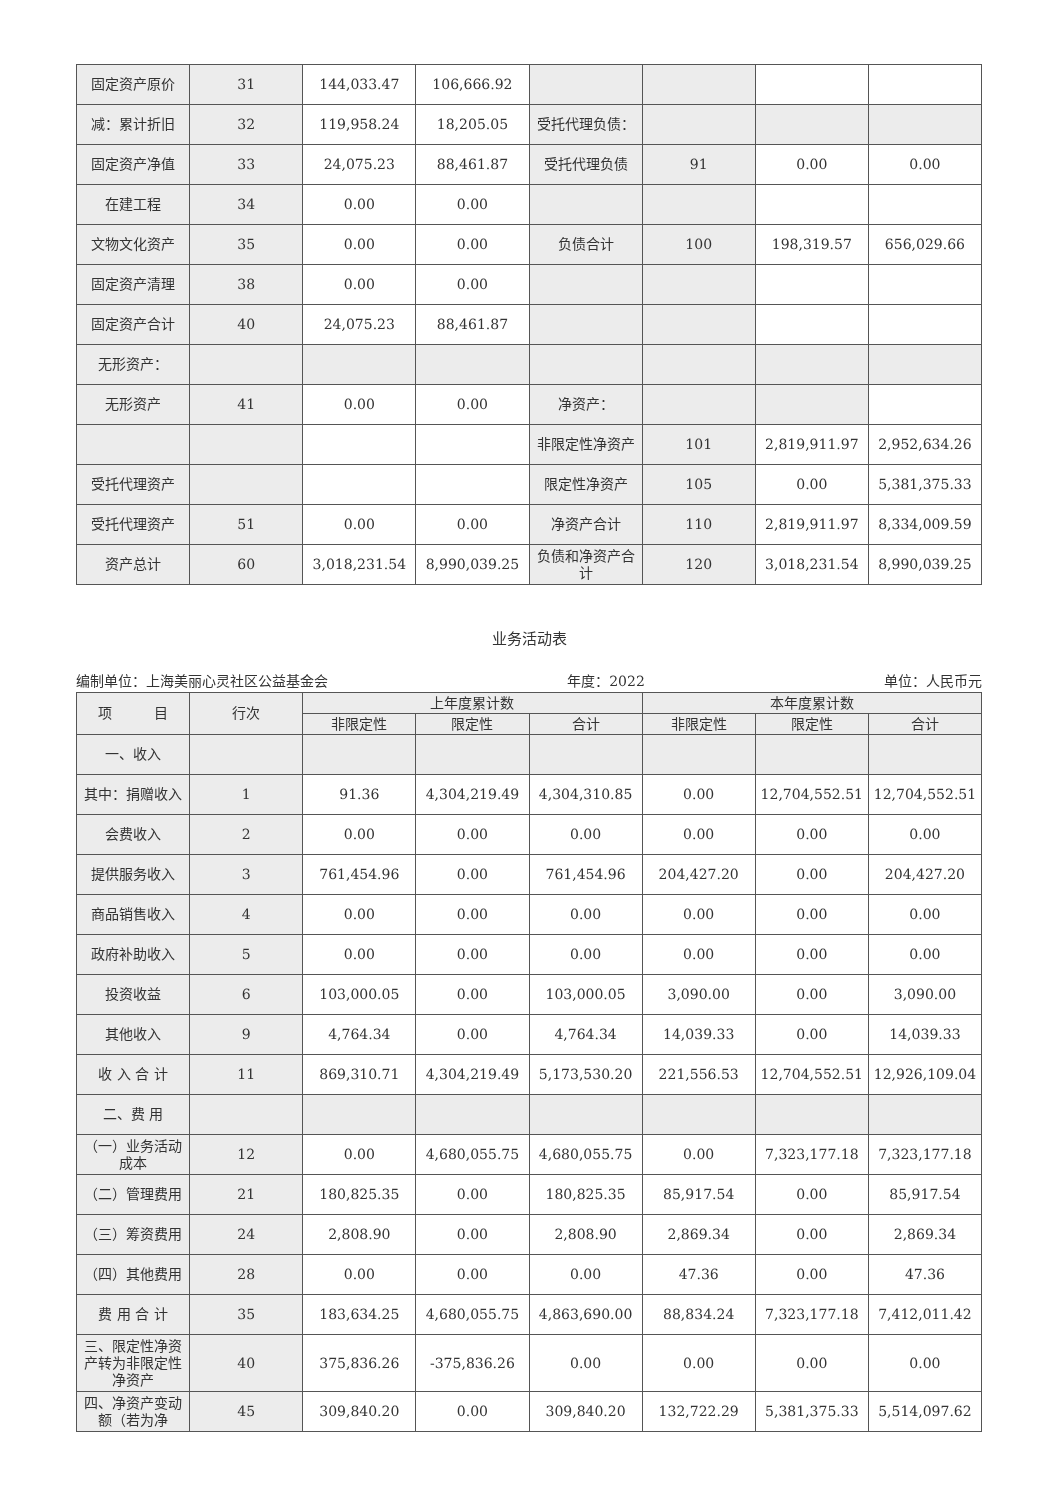| 固定资产原价 | 31 | 144,033.47 | 106,666.92 | | | | |
| 减：累计折旧 | 32 | 119,958.24 | 18,205.05 | 受托代理负债： | | | |
| 固定资产净值 | 33 | 24,075.23 | 88,461.87 | 受托代理负债 | 91 | 0.00 | 0.00 |
| 在建工程 | 34 | 0.00 | 0.00 | | | | |
| 文物文化资产 | 35 | 0.00 | 0.00 | 负债合计 | 100 | 198,319.57 | 656,029.66 |
| 固定资产清理 | 38 | 0.00 | 0.00 | | | | |
| 固定资产合计 | 40 | 24,075.23 | 88,461.87 | | | | |
| 无形资产： | | | | | | | |
| 无形资产 | 41 | 0.00 | 0.00 | 净资产： | | | |
| | | | | 非限定性净资产 | 101 | 2,819,911.97 | 2,952,634.26 |
| 受托代理资产 | | | | 限定性净资产 | 105 | 0.00 | 5,381,375.33 |
| 受托代理资产 | 51 | 0.00 | 0.00 | 净资产合计 | 110 | 2,819,911.97 | 8,334,009.59 |
| 资产总计 | 60 | 3,018,231.54 | 8,990,039.25 | 负债和净资产合计 | 120 | 3,018,231.54 | 8,990,039.25 |
业务活动表
编制单位：上海美丽心灵社区公益基金会 年度：2022 单位：人民币元
| 项 目 | 行次 | 上年度累计数 | | | 本年度累计数 | | |
| --- | --- | --- | --- | --- | --- | --- | --- |
| | | 非限定性 | 限定性 | 合计 | 非限定性 | 限定性 | 合计 |
| 一、收入 | | | | | | | |
| 其中：捐赠收入 | 1 | 91.36 | 4,304,219.49 | 4,304,310.85 | 0.00 | 12,704,552.51 | 12,704,552.51 |
| 会费收入 | 2 | 0.00 | 0.00 | 0.00 | 0.00 | 0.00 | 0.00 |
| 提供服务收入 | 3 | 761,454.96 | 0.00 | 761,454.96 | 204,427.20 | 0.00 | 204,427.20 |
| 商品销售收入 | 4 | 0.00 | 0.00 | 0.00 | 0.00 | 0.00 | 0.00 |
| 政府补助收入 | 5 | 0.00 | 0.00 | 0.00 | 0.00 | 0.00 | 0.00 |
| 投资收益 | 6 | 103,000.05 | 0.00 | 103,000.05 | 3,090.00 | 0.00 | 3,090.00 |
| 其他收入 | 9 | 4,764.34 | 0.00 | 4,764.34 | 14,039.33 | 0.00 | 14,039.33 |
| 收 入 合 计 | 11 | 869,310.71 | 4,304,219.49 | 5,173,530.20 | 221,556.53 | 12,704,552.51 | 12,926,109.04 |
| 二、费 用 | | | | | | | |
| （一）业务活动成本 | 12 | 0.00 | 4,680,055.75 | 4,680,055.75 | 0.00 | 7,323,177.18 | 7,323,177.18 |
| （二）管理费用 | 21 | 180,825.35 | 0.00 | 180,825.35 | 85,917.54 | 0.00 | 85,917.54 |
| （三）筹资费用 | 24 | 2,808.90 | 0.00 | 2,808.90 | 2,869.34 | 0.00 | 2,869.34 |
| （四）其他费用 | 28 | 0.00 | 0.00 | 0.00 | 47.36 | 0.00 | 47.36 |
| 费 用 合 计 | 35 | 183,634.25 | 4,680,055.75 | 4,863,690.00 | 88,834.24 | 7,323,177.18 | 7,412,011.42 |
| 三、限定性净资产转为非限定性净资产 | 40 | 375,836.26 | -375,836.26 | 0.00 | 0.00 | 0.00 | 0.00 |
| 四、净资产变动额（若为净 | 45 | 309,840.20 | 0.00 | 309,840.20 | 132,722.29 | 5,381,375.33 | 5,514,097.62 |